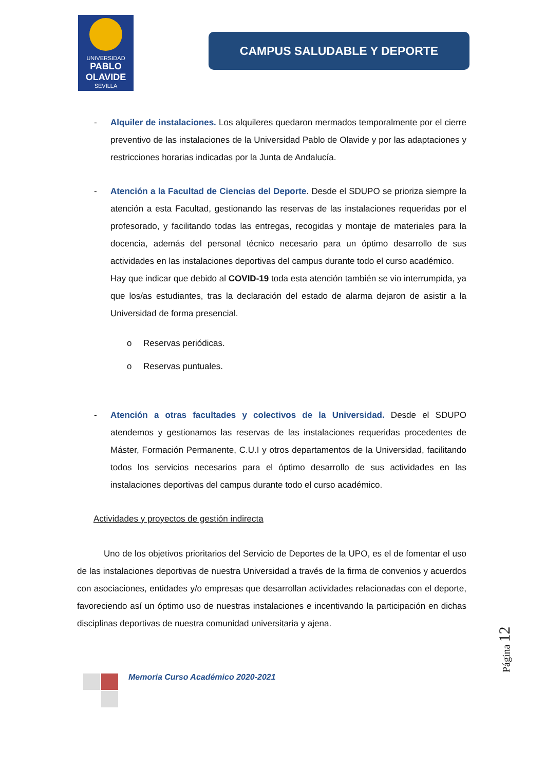UNIVERSIDAD
PABLO
OLAVIDE
SEVILLA
CAMPUS SALUDABLE Y DEPORTE
- Alquiler de instalaciones. Los alquileres quedaron mermados temporalmente por el cierre preventivo de las instalaciones de la Universidad Pablo de Olavide y por las adaptaciones y restricciones horarias indicadas por la Junta de Andalucía.
- Atención a la Facultad de Ciencias del Deporte. Desde el SDUPO se prioriza siempre la atención a esta Facultad, gestionando las reservas de las instalaciones requeridas por el profesorado, y facilitando todas las entregas, recogidas y montaje de materiales para la docencia, además del personal técnico necesario para un óptimo desarrollo de sus actividades en las instalaciones deportivas del campus durante todo el curso académico.
Hay que indicar que debido al COVID-19 toda esta atención también se vio interrumpida, ya que los/as estudiantes, tras la declaración del estado de alarma dejaron de asistir a la Universidad de forma presencial.
o Reservas periódicas.
o Reservas puntuales.
- Atención a otras facultades y colectivos de la Universidad. Desde el SDUPO atendemos y gestionamos las reservas de las instalaciones requeridas procedentes de Máster, Formación Permanente, C.U.I y otros departamentos de la Universidad, facilitando todos los servicios necesarios para el óptimo desarrollo de sus actividades en las instalaciones deportivas del campus durante todo el curso académico.
Actividades y proyectos de gestión indirecta
Uno de los objetivos prioritarios del Servicio de Deportes de la UPO, es el de fomentar el uso de las instalaciones deportivas de nuestra Universidad a través de la firma de convenios y acuerdos con asociaciones, entidades y/o empresas que desarrollan actividades relacionadas con el deporte, favoreciendo así un óptimo uso de nuestras instalaciones e incentivando la participación en dichas disciplinas deportivas de nuestra comunidad universitaria y ajena.
Página 12
Memoria Curso Académico 2020-2021